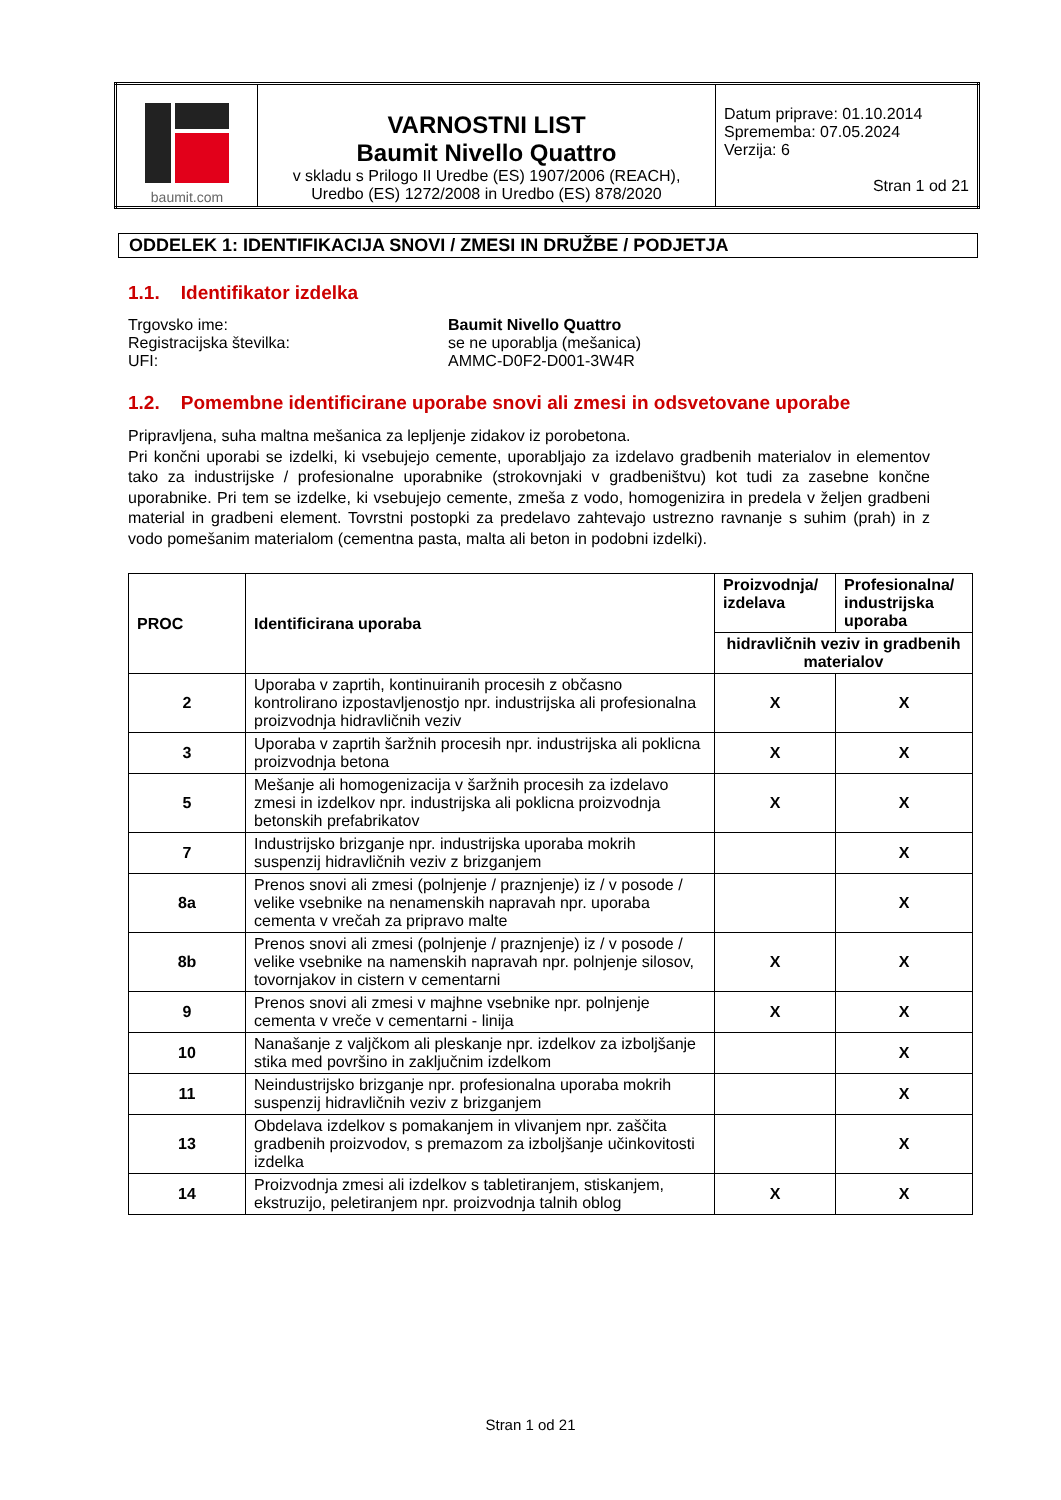| baumit.com | VARNOSTNI LIST Baumit Nivello Quattro v skladu s Prilogo II Uredbe (ES) 1907/2006 (REACH), Uredbo (ES) 1272/2008 in Uredbo (ES) 878/2020 | Datum priprave: 01.10.2014 Sprememba: 07.05.2024 Verzija: 6 Stran 1 od 21 |
ODDELEK 1: IDENTIFIKACIJA SNOVI / ZMESI IN DRUŽBE / PODJETJA
1.1. Identifikator izdelka
Trgovsko ime: Baumit Nivello Quattro
Registracijska številka: se ne uporablja (mešanica)
UFI: AMMC-D0F2-D001-3W4R
1.2. Pomembne identificirane uporabe snovi ali zmesi in odsvetovane uporabe
Pripravljena, suha maltna mešanica za lepljenje zidakov iz porobetona.
Pri končni uporabi se izdelki, ki vsebujejo cemente, uporabljajo za izdelavo gradbenih materialov in elementov tako za industrijske / profesionalne uporabnike (strokovnjaki v gradbeništvu) kot tudi za zasebne končne uporabnike. Pri tem se izdelke, ki vsebujejo cemente, zmeša z vodo, homogenizira in predela v željen gradbeni material in gradbeni element. Tovrstni postopki za predelavo zahtevajo ustrezno ravnanje s suhim (prah) in z vodo pomešanim materialom (cementna pasta, malta ali beton in podobni izdelki).
| PROC | Identificirana uporaba | Proizvodnja/ izdelava | Profesionalna/ industrijska uporaba |
| --- | --- | --- | --- |
| | | hidravličnih veziv in gradbenih materialov | |
| 2 | Uporaba v zaprtih, kontinuiranih procesih z občasno kontrolirano izpostavljenostjo npr. industrijska ali profesionalna proizvodnja hidravličnih veziv | X | X |
| 3 | Uporaba v zaprtih šaržnih procesih npr. industrijska ali poklicna proizvodnja betona | X | X |
| 5 | Mešanje ali homogenizacija v šaržnih procesih za izdelavo zmesi in izdelkov npr. industrijska ali poklicna proizvodnja betonskih prefabrikatov | X | X |
| 7 | Industrijsko brizganje npr. industrijska uporaba mokrih suspenzij hidravličnih veziv z brizganjem | | X |
| 8a | Prenos snovi ali zmesi (polnjenje / praznjenje) iz / v posode / velike vsebnike na nenamenskih napravah npr. uporaba cementa v vrečah za pripravo malte | | X |
| 8b | Prenos snovi ali zmesi (polnjenje / praznjenje) iz / v posode / velike vsebnike na namenskih napravah npr. polnjenje silosov, tovornjakov in cistern v cementarni | X | X |
| 9 | Prenos snovi ali zmesi v majhne vsebnike npr. polnjenje cementa v vreče v cementarni - linija | X | X |
| 10 | Nanašanje z valjčkom ali pleskanje npr. izdelkov za izboljšanje stika med površino in zaključnim izdelkom | | X |
| 11 | Neindustrijsko brizganje npr. profesionalna uporaba mokrih suspenzij hidravličnih veziv z brizganjem | | X |
| 13 | Obdelava izdelkov s pomakanjem in vlivanjem npr. zaščita gradbenih proizvodov, s premazom za izboljšanje učinkovitosti izdelka | | X |
| 14 | Proizvodnja zmesi ali izdelkov s tabletiranjem, stiskanjem, ekstruzijo, peletiranjem npr. proizvodnja talnih oblog | X | X |
Stran 1 od 21